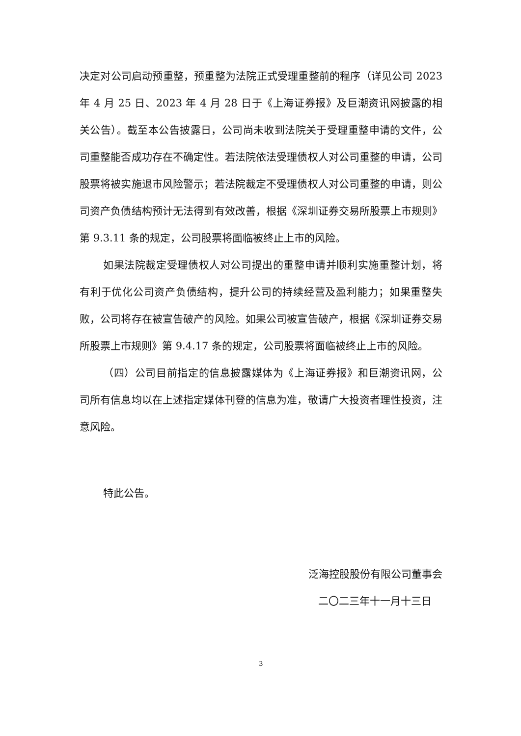决定对公司启动预重整，预重整为法院正式受理重整前的程序（详见公司 2023 年 4 月 25 日、2023 年 4 月 28 日于《上海证券报》及巨潮资讯网披露的相关公告）。截至本公告披露日，公司尚未收到法院关于受理重整申请的文件，公司重整能否成功存在不确定性。若法院依法受理债权人对公司重整的申请，公司股票将被实施退市风险警示；若法院裁定不受理债权人对公司重整的申请，则公司资产负债结构预计无法得到有效改善，根据《深圳证券交易所股票上市规则》第 9.3.11 条的规定，公司股票将面临被终止上市的风险。
如果法院裁定受理债权人对公司提出的重整申请并顺利实施重整计划，将有利于优化公司资产负债结构，提升公司的持续经营及盈利能力；如果重整失败，公司将存在被宣告破产的风险。如果公司被宣告破产，根据《深圳证券交易所股票上市规则》第 9.4.17 条的规定，公司股票将面临被终止上市的风险。
（四）公司目前指定的信息披露媒体为《上海证券报》和巨潮资讯网，公司所有信息均以在上述指定媒体刊登的信息为准，敬请广大投资者理性投资，注意风险。
特此公告。
泛海控股股份有限公司董事会
二〇二三年十一月十三日
3